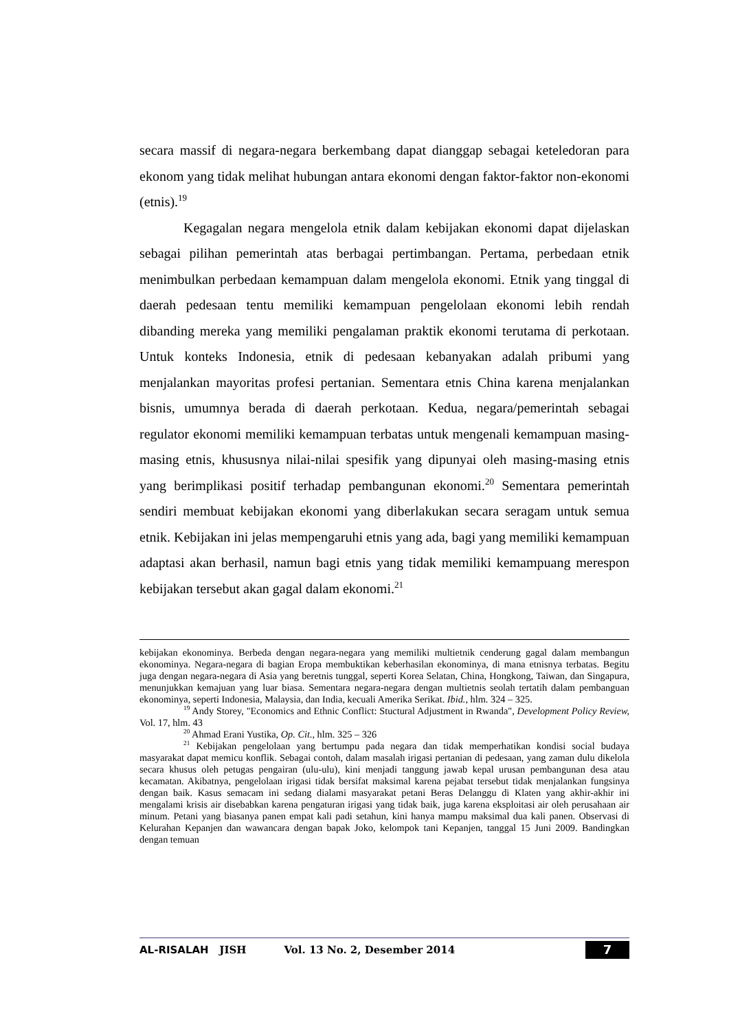secara massif di negara-negara berkembang dapat dianggap sebagai keteledoran para ekonom yang tidak melihat hubungan antara ekonomi dengan faktor-faktor non-ekonomi (etnis).<sup>19</sup>
Kegagalan negara mengelola etnik dalam kebijakan ekonomi dapat dijelaskan sebagai pilihan pemerintah atas berbagai pertimbangan. Pertama, perbedaan etnik menimbulkan perbedaan kemampuan dalam mengelola ekonomi. Etnik yang tinggal di daerah pedesaan tentu memiliki kemampuan pengelolaan ekonomi lebih rendah dibanding mereka yang memiliki pengalaman praktik ekonomi terutama di perkotaan. Untuk konteks Indonesia, etnik di pedesaan kebanyakan adalah pribumi yang menjalankan mayoritas profesi pertanian. Sementara etnis China karena menjalankan bisnis, umumnya berada di daerah perkotaan. Kedua, negara/pemerintah sebagai regulator ekonomi memiliki kemampuan terbatas untuk mengenali kemampuan masing-masing etnis, khususnya nilai-nilai spesifik yang dipunyai oleh masing-masing etnis yang berimplikasi positif terhadap pembangunan ekonomi.<sup>20</sup> Sementara pemerintah sendiri membuat kebijakan ekonomi yang diberlakukan secara seragam untuk semua etnik. Kebijakan ini jelas mempengaruhi etnis yang ada, bagi yang memiliki kemampuan adaptasi akan berhasil, namun bagi etnis yang tidak memiliki kemampuang merespon kebijakan tersebut akan gagal dalam ekonomi.<sup>21</sup>
kebijakan ekonominya. Berbeda dengan negara-negara yang memiliki multietnik cenderung gagal dalam membangun ekonominya. Negara-negara di bagian Eropa membuktikan keberhasilan ekonominya, di mana etnisnya terbatas. Begitu juga dengan negara-negara di Asia yang beretnis tunggal, seperti Korea Selatan, China, Hongkong, Taiwan, dan Singapura, menunjukkan kemajuan yang luar biasa. Sementara negara-negara dengan multietnis seolah tertatih dalam pembanguan ekonominya, seperti Indonesia, Malaysia, dan India, kecuali Amerika Serikat. Ibid., hlm. 324 – 325.
<sup>19</sup> Andy Storey, "Economics and Ethnic Conflict: Stuctural Adjustment in Rwanda", Development Policy Review, Vol. 17, hlm. 43
<sup>20</sup> Ahmad Erani Yustika, Op. Cit., hlm. 325 – 326
<sup>21</sup> Kebijakan pengelolaan yang bertumpu pada negara dan tidak memperhatikan kondisi social budaya masyarakat dapat memicu konflik. Sebagai contoh, dalam masalah irigasi pertanian di pedesaan, yang zaman dulu dikelola secara khusus oleh petugas pengairan (ulu-ulu), kini menjadi tanggung jawab kepal urusan pembangunan desa atau kecamatan. Akibatnya, pengelolaan irigasi tidak bersifat maksimal karena pejabat tersebut tidak menjalankan fungsinya dengan baik. Kasus semacam ini sedang dialami masyarakat petani Beras Delanggu di Klaten yang akhir-akhir ini mengalami krisis air disebabkan karena pengaturan irigasi yang tidak baik, juga karena eksploitasi air oleh perusahaan air minum. Petani yang biasanya panen empat kali padi setahun, kini hanya mampu maksimal dua kali panen. Observasi di Kelurahan Kepanjen dan wawancara dengan bapak Joko, kelompok tani Kepanjen, tanggal 15 Juni 2009. Bandingkan dengan temuan
AL-RISALAH JISH Vol. 13 No. 2, Desember 2014 7